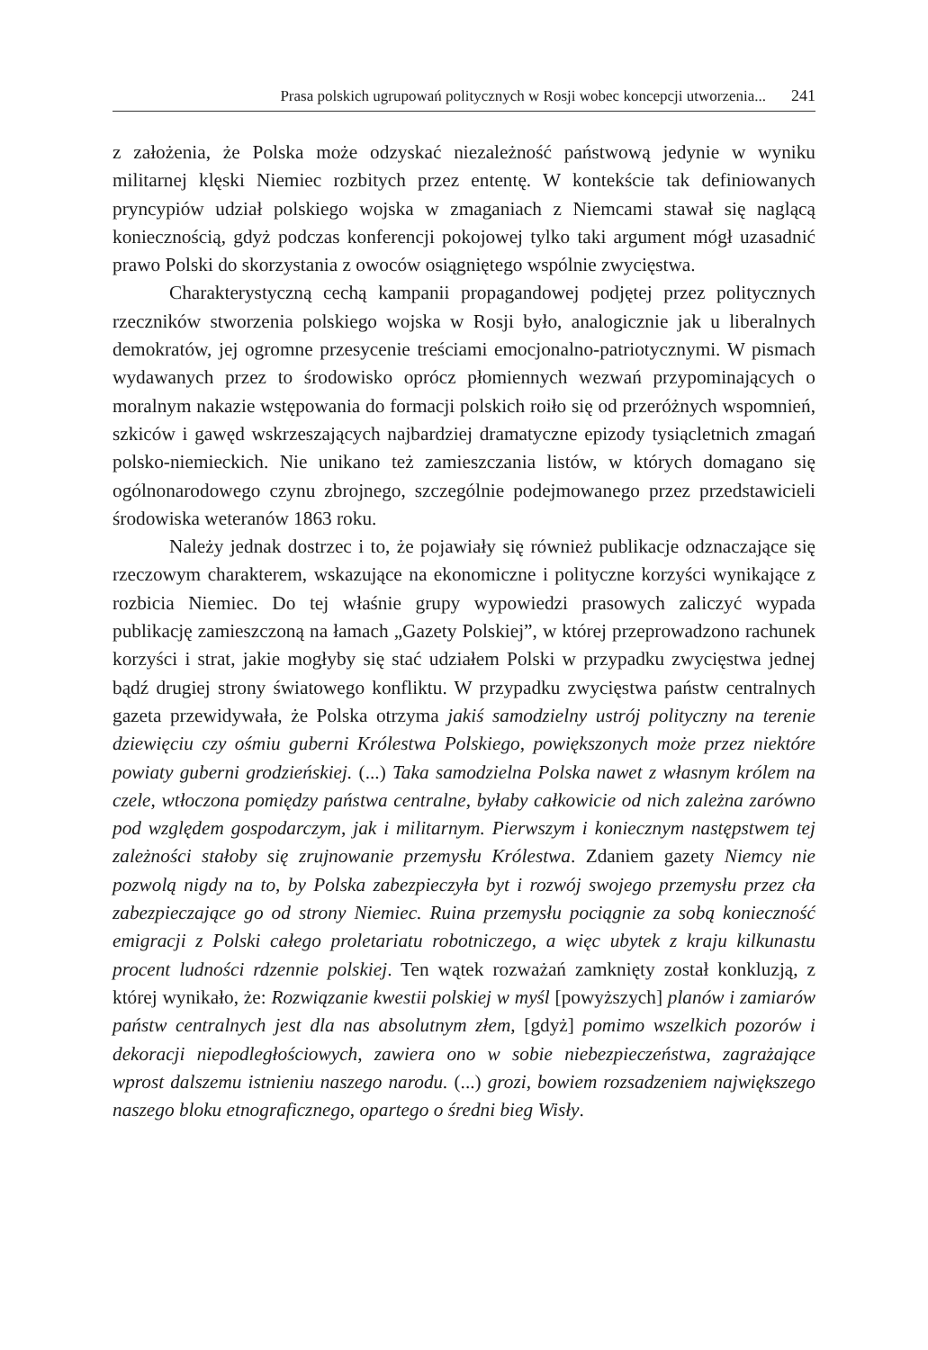Prasa polskich ugrupowań politycznych w Rosji wobec koncepcji utworzenia... 241
z założenia, że Polska może odzyskać niezależność państwową jedynie w wyniku militarnej klęski Niemiec rozbitych przez ententę. W kontekście tak definiowanych pryncypiów udział polskiego wojska w zmaganiach z Niemcami stawał się naglącą koniecznością, gdyż podczas konferencji pokojowej tylko taki argument mógł uzasadnić prawo Polski do skorzystania z owoców osiągniętego wspólnie zwycięstwa.
Charakterystyczną cechą kampanii propagandowej podjętej przez politycznych rzeczników stworzenia polskiego wojska w Rosji było, analogicznie jak u liberalnych demokratów, jej ogromne przesycenie treściami emocjonalno-patriotycznymi. W pismach wydawanych przez to środowisko oprócz płomiennych wezwań przypominających o moralnym nakazie wstępowania do formacji polskich roiło się od przeróżnych wspomnień, szkiców i gawęd wskrzeszających najbardziej dramatyczne epizody tysiącletnich zmagań polsko-niemieckich. Nie unikano też zamieszczania listów, w których domagano się ogólnonarodowego czynu zbrojnego, szczególnie podejmowanego przez przedstawicieli środowiska weteranów 1863 roku.
Należy jednak dostrzec i to, że pojawiały się również publikacje odznaczające się rzeczowym charakterem, wskazujące na ekonomiczne i polityczne korzyści wynikające z rozbicia Niemiec. Do tej właśnie grupy wypowiedzi prasowych zaliczyć wypada publikację zamieszczoną na łamach „Gazety Polskiej”, w której przeprowadzono rachunek korzyści i strat, jakie mogłyby się stać udziałem Polski w przypadku zwycięstwa jednej bądź drugiej strony światowego konfliktu. W przypadku zwycięstwa państw centralnych gazeta przewidywała, że Polska otrzyma jakiś samodzielny ustrój polityczny na terenie dziewięciu czy ośmiu guberni Królestwa Polskiego, powiększonych może przez niektóre powiaty guberni grodzieńskiej. (...) Taka samodzielna Polska nawet z własnym królem na czele, wtłoczona pomiędzy państwa centralne, byłaby całkowicie od nich zależna zarówno pod względem gospodarczym, jak i militarnym. Pierwszym i koniecznym następstwem tej zależności stałoby się zrujnowanie przemysłu Królestwa. Zdaniem gazety Niemcy nie pozwolą nigdy na to, by Polska zabezpieczyła byt i rozwój swojego przemysłu przez cła zabezpieczające go od strony Niemiec. Ruina przemysłu pociągnie za sobą konieczność emigracji z Polski całego proletariatu robotniczego, a więc ubytek z kraju kilkunastu procent ludności rdzennie polskiej. Ten wątek rozważań zamknięty został konkluzją, z której wynikało, że: Rozwiązanie kwestii polskiej w myśl [powyższych] planów i zamiarów państw centralnych jest dla nas absolutnym złem, [gdyż] pomimo wszelkich pozorów i dekoracji niepodległościowych, zawiera ono w sobie niebezpieczeństwa, zagrażające wprost dalszemu istnieniu naszego narodu. (...) grozi, bowiem rozsadzeniem największego naszego bloku etnograficznego, opartego o średni bieg Wisły.